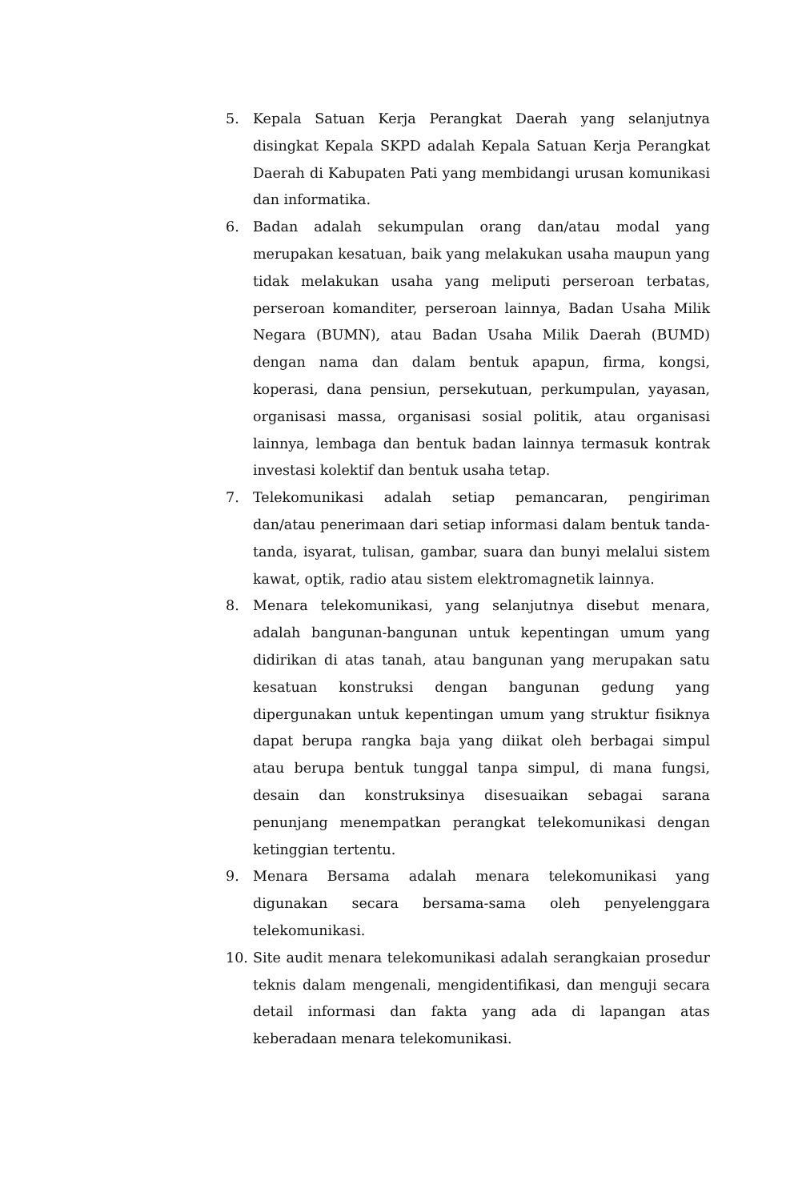5. Kepala Satuan Kerja Perangkat Daerah yang selanjutnya disingkat Kepala SKPD adalah Kepala Satuan Kerja Perangkat Daerah di Kabupaten Pati yang membidangi urusan komunikasi dan informatika.
6. Badan adalah sekumpulan orang dan/atau modal yang merupakan kesatuan, baik yang melakukan usaha maupun yang tidak melakukan usaha yang meliputi perseroan terbatas, perseroan komanditer, perseroan lainnya, Badan Usaha Milik Negara (BUMN), atau Badan Usaha Milik Daerah (BUMD) dengan nama dan dalam bentuk apapun, firma, kongsi, koperasi, dana pensiun, persekutuan, perkumpulan, yayasan, organisasi massa, organisasi sosial politik, atau organisasi lainnya, lembaga dan bentuk badan lainnya termasuk kontrak investasi kolektif dan bentuk usaha tetap.
7. Telekomunikasi adalah setiap pemancaran, pengiriman dan/atau penerimaan dari setiap informasi dalam bentuk tanda-tanda, isyarat, tulisan, gambar, suara dan bunyi melalui sistem kawat, optik, radio atau sistem elektromagnetik lainnya.
8. Menara telekomunikasi, yang selanjutnya disebut menara, adalah bangunan-bangunan untuk kepentingan umum yang didirikan di atas tanah, atau bangunan yang merupakan satu kesatuan konstruksi dengan bangunan gedung yang dipergunakan untuk kepentingan umum yang struktur fisiknya dapat berupa rangka baja yang diikat oleh berbagai simpul atau berupa bentuk tunggal tanpa simpul, di mana fungsi, desain dan konstruksinya disesuaikan sebagai sarana penunjang menempatkan perangkat telekomunikasi dengan ketinggian tertentu.
9. Menara Bersama adalah menara telekomunikasi yang digunakan secara bersama-sama oleh penyelenggara telekomunikasi.
10. Site audit menara telekomunikasi adalah serangkaian prosedur teknis dalam mengenali, mengidentifikasi, dan menguji secara detail informasi dan fakta yang ada di lapangan atas keberadaan menara telekomunikasi.